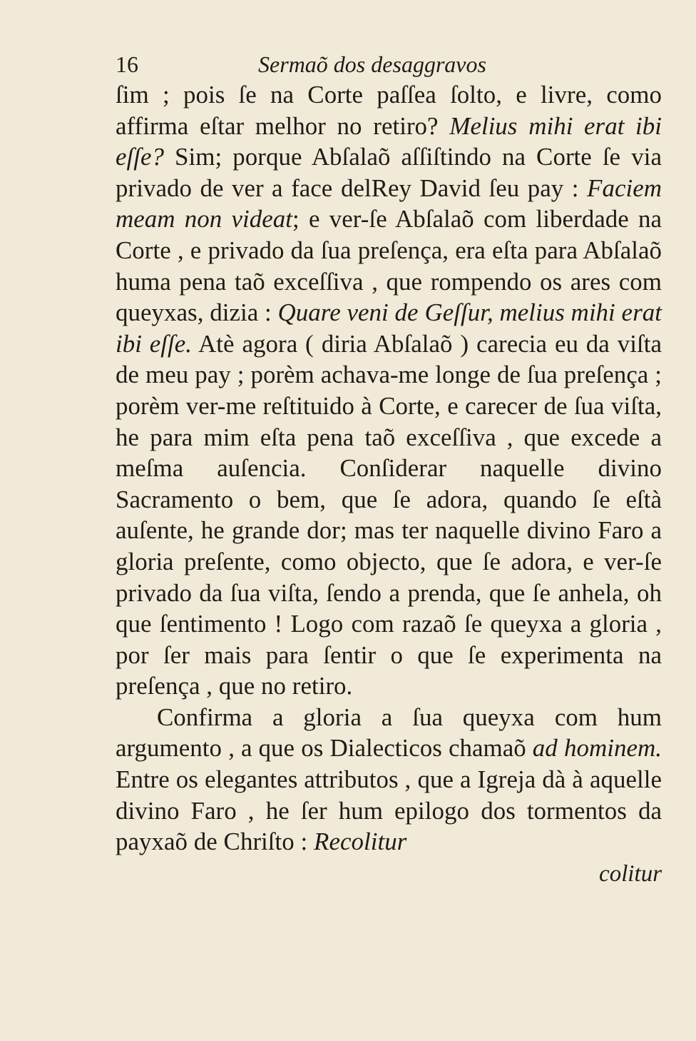16 Sermaõ dos desaggravos
ſim ; pois ſe na Corte paſſea ſolto, e livre, como affirma eſtar melhor no retiro? Melius mihi erat ibi eſſe? Sim; porque Abſalaõ aſſiſtindo na Corte ſe via privado de ver a face delRey David ſeu pay : Faciem meam non videat; e ver-ſe Abſalaõ com liberdade na Corte , e privado da ſua preſença, era eſta para Abſalaõ huma pena taõ exceſſiva , que rompendo os ares com queyxas, dizia : Quare veni de Geſſur, melius mihi erat ibi eſſe. Atè agora ( diria Abſalaõ ) carecia eu da viſta de meu pay ; porèm achava-me longe de ſua preſença ; porèm ver-me reſtituido à Corte, e carecer de ſua viſta, he para mim eſta pena taõ exceſſiva , que excede a meſma auſencia. Conſiderar naquelle divino Sacramento o bem, que ſe adora, quando ſe eſtà auſente, he grande dor; mas ter naquelle divino Faro a gloria preſente, como objecto, que ſe adora, e ver-ſe privado da ſua viſta, ſendo a prenda, que ſe anhela, oh que ſentimento ! Logo com razaõ ſe queyxa a gloria , por ſer mais para ſentir o que ſe experimenta na preſença , que no retiro.
Confirma a gloria a ſua queyxa com hum argumento , a que os Dialecticos chamaõ ad hominem. Entre os elegantes attributos , que a Igreja dà à aquelle divino Faro , he ſer hum epilogo dos tormentos da payxaõ de Chriſto : Recolitur
colitur